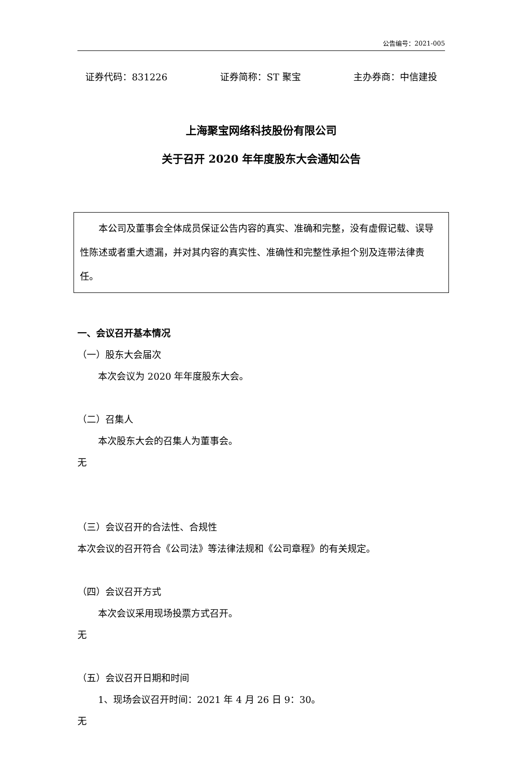公告编号：2021-005
证券代码：831226 证券简称：ST 聚宝 主办券商：中信建投
上海聚宝网络科技股份有限公司
关于召开 2020 年年度股东大会通知公告
　　本公司及董事会全体成员保证公告内容的真实、准确和完整，没有虚假记载、误导性陈述或者重大遗漏，并对其内容的真实性、准确性和完整性承担个别及连带法律责任。
一、会议召开基本情况
（一）股东大会届次
本次会议为 2020 年年度股东大会。
（二）召集人
本次股东大会的召集人为董事会。
无
（三）会议召开的合法性、合规性
本次会议的召开符合《公司法》等法律法规和《公司章程》的有关规定。
（四）会议召开方式
本次会议采用现场投票方式召开。
无
（五）会议召开日期和时间
1、现场会议召开时间：2021 年 4 月 26 日 9：30。
无